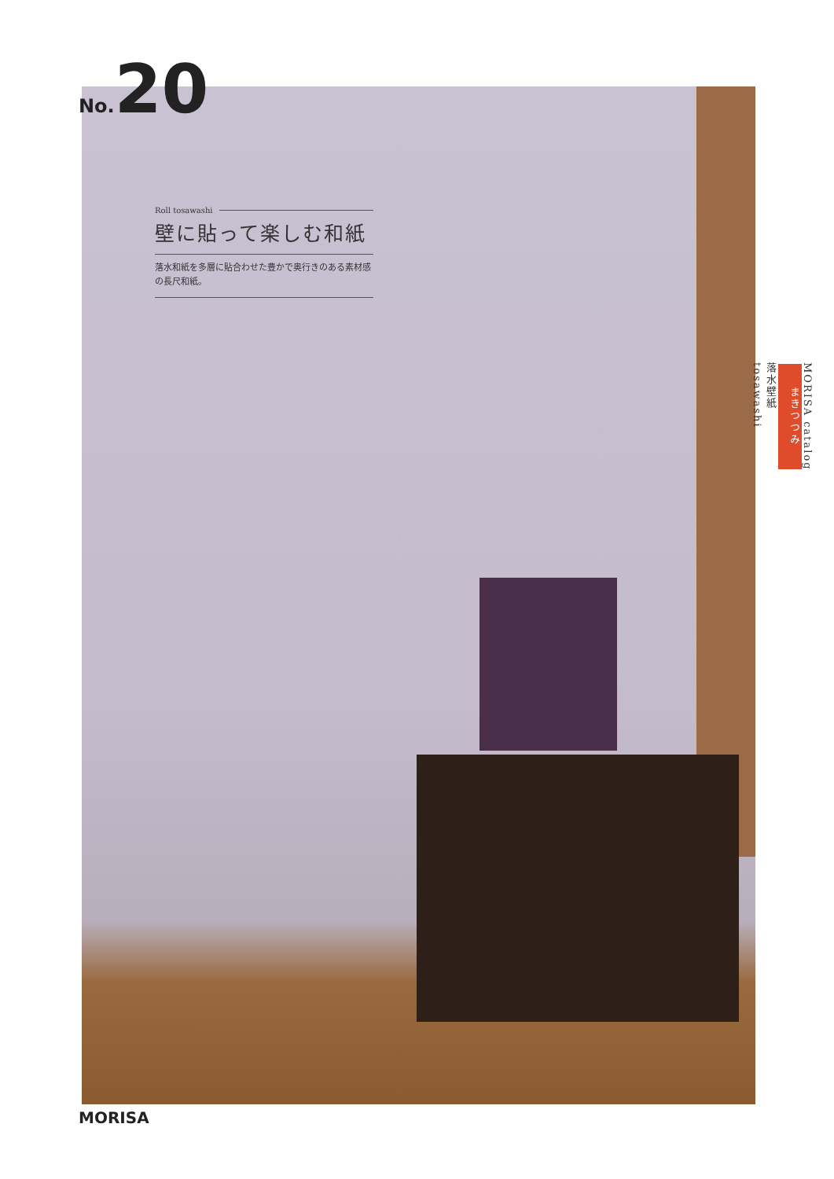No.20
Roll tosawashi
壁に貼って楽しむ和紙
落水和紙を多層に貼合わせた豊かで奥行きのある素材感の長尺和紙。
MORISA catalog
まきつつみ
落水壁紙
tosawashi
MORISA